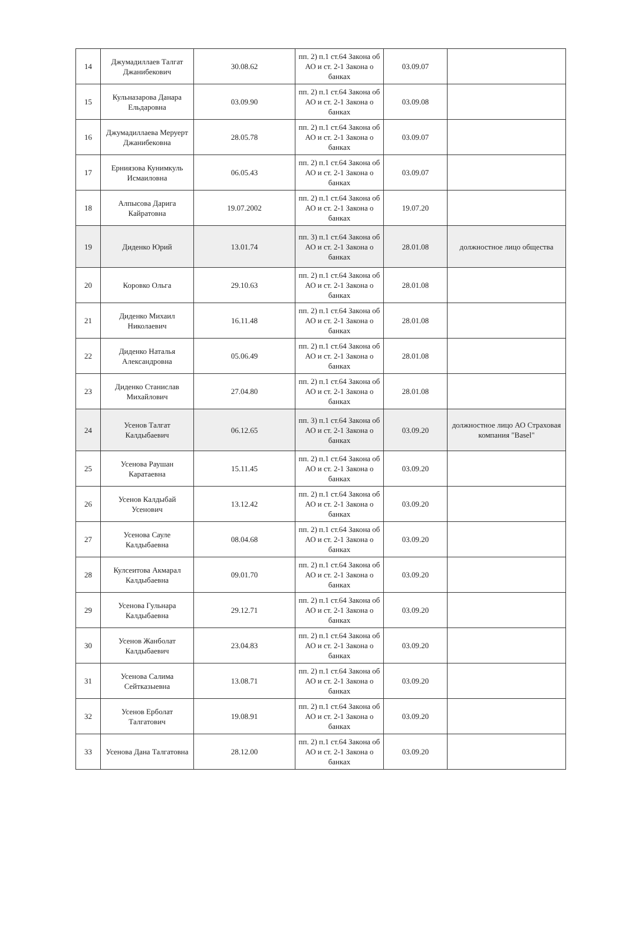| 14 | Джумадиллаев Талгат Джанибекович | 30.08.62 | пп. 2) п.1 ст.64 Закона об АО и ст. 2-1 Закона о банках | 03.09.07 | |
| 15 | Кульназарова Данара Ельдаровна | 03.09.90 | пп. 2) п.1 ст.64 Закона об АО и ст. 2-1 Закона о банках | 03.09.08 | |
| 16 | Джумадиллаева Меруерт Джанибековна | 28.05.78 | пп. 2) п.1 ст.64 Закона об АО и ст. 2-1 Закона о банках | 03.09.07 | |
| 17 | Ерниязова Кунимкуль Исмаиловна | 06.05.43 | пп. 2) п.1 ст.64 Закона об АО и ст. 2-1 Закона о банках | 03.09.07 | |
| 18 | Алпысова Дарига Кайратовна | 19.07.2002 | пп. 2) п.1 ст.64 Закона об АО и ст. 2-1 Закона о банках | 19.07.20 | |
| 19 | Диденко Юрий | 13.01.74 | пп. 3) п.1 ст.64 Закона об АО и ст. 2-1 Закона о банках | 28.01.08 | должностное лицо общества |
| 20 | Коровко Ольга | 29.10.63 | пп. 2) п.1 ст.64 Закона об АО и ст. 2-1 Закона о банках | 28.01.08 | |
| 21 | Диденко Михаил Николаевич | 16.11.48 | пп. 2) п.1 ст.64 Закона об АО и ст. 2-1 Закона о банках | 28.01.08 | |
| 22 | Диденко Наталья Александровна | 05.06.49 | пп. 2) п.1 ст.64 Закона об АО и ст. 2-1 Закона о банках | 28.01.08 | |
| 23 | Диденко Станислав Михайлович | 27.04.80 | пп. 2) п.1 ст.64 Закона об АО и ст. 2-1 Закона о банках | 28.01.08 | |
| 24 | Усенов Талгат Калдыбаевич | 06.12.65 | пп. 3) п.1 ст.64 Закона об АО и ст. 2-1 Закона о банках | 03.09.20 | должностное лицо АО Страховая компания "Basel" |
| 25 | Усенова Раушан Каратаевна | 15.11.45 | пп. 2) п.1 ст.64 Закона об АО и ст. 2-1 Закона о банках | 03.09.20 | |
| 26 | Усенов Калдыбай Усенович | 13.12.42 | пп. 2) п.1 ст.64 Закона об АО и ст. 2-1 Закона о банках | 03.09.20 | |
| 27 | Усенова Сауле Калдыбаевна | 08.04.68 | пп. 2) п.1 ст.64 Закона об АО и ст. 2-1 Закона о банках | 03.09.20 | |
| 28 | Кулсеитова Акмарал Калдыбаевна | 09.01.70 | пп. 2) п.1 ст.64 Закона об АО и ст. 2-1 Закона о банках | 03.09.20 | |
| 29 | Усенова Гульнара Калдыбаевна | 29.12.71 | пп. 2) п.1 ст.64 Закона об АО и ст. 2-1 Закона о банках | 03.09.20 | |
| 30 | Усенов Жанболат Калдыбаевич | 23.04.83 | пп. 2) п.1 ст.64 Закона об АО и ст. 2-1 Закона о банках | 03.09.20 | |
| 31 | Усенова Салима Сейтказыевна | 13.08.71 | пп. 2) п.1 ст.64 Закона об АО и ст. 2-1 Закона о банках | 03.09.20 | |
| 32 | Усенов Ерболат Талгатович | 19.08.91 | пп. 2) п.1 ст.64 Закона об АО и ст. 2-1 Закона о банках | 03.09.20 | |
| 33 | Усенова Дана Талгатовна | 28.12.00 | пп. 2) п.1 ст.64 Закона об АО и ст. 2-1 Закона о банках | 03.09.20 | |